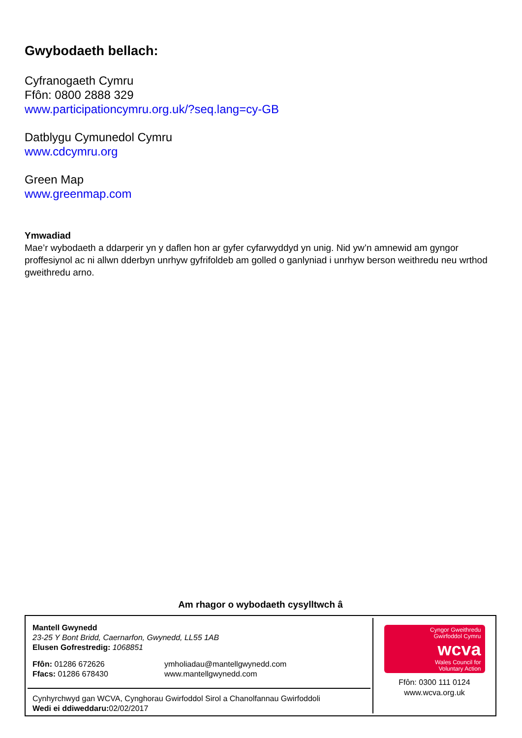Gwybodaeth bellach:
Cyfranogaeth Cymru
Ffôn: 0800 2888 329
www.participationcymru.org.uk/?seq.lang=cy-GB
Datblygu Cymunedol Cymru
www.cdcymru.org
Green Map
www.greenmap.com
Ymwadiad
Mae’r wybodaeth a ddarperir yn y daflen hon ar gyfer cyfarwyddyd yn unig. Nid yw’n amnewid am gyngor proffesiynol ac ni allwn dderbyn unrhyw gyfrifoldeb am golled o ganlyniad i unrhyw berson weithredu neu wrthod gweithredu arno.
Am rhagor o wybodaeth cysylltwch â
Mantell Gwynedd
23-25 Y Bont Bridd, Caernarfon, Gwynedd, LL55 1AB
Elusen Gofrestredig: 1068851
Ffôn: 01286 672626
Ffacs: 01286 678430
ymholiadau@mantellgwynedd.com
www.mantellgwynedd.com
Cynhyrchwyd gan WCVA, Cynghorau Gwirfoddol Sirol a Chanolfannau Gwirfoddoli
Wedi ei ddiweddaru: 02/02/2017
Cyngor Gweithredu
Gwirfoddol Cymru
wcva
Wales Council for
Voluntary Action
Ffôn: 0300 111 0124
www.wcva.org.uk